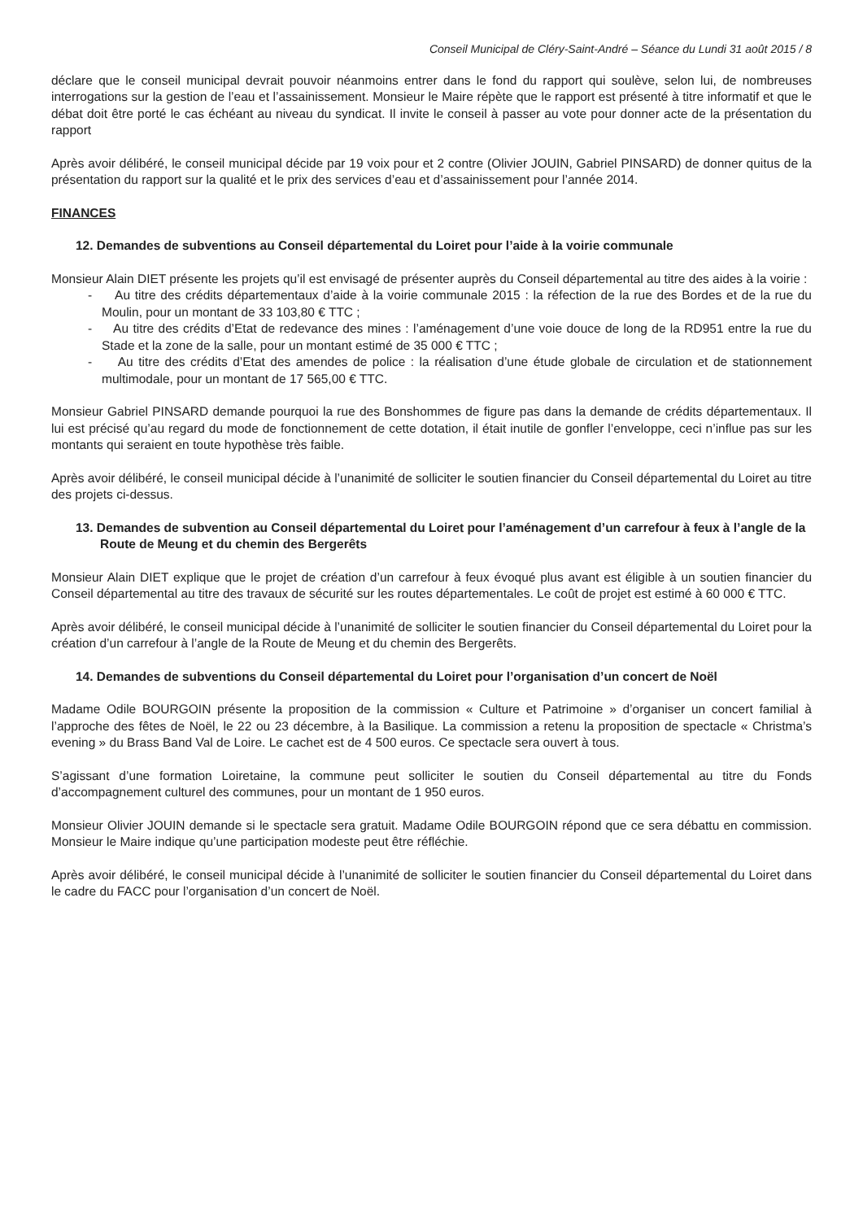Conseil Municipal de Cléry-Saint-André – Séance du Lundi 31 août 2015 / 8
déclare que le conseil municipal devrait pouvoir néanmoins entrer dans le fond du rapport qui soulève, selon lui, de nombreuses interrogations sur la gestion de l’eau et l’assainissement. Monsieur le Maire répète que le rapport est présenté à titre informatif et que le débat doit être porté le cas échéant au niveau du syndicat. Il invite le conseil à passer au vote pour donner acte de la présentation du rapport
Après avoir délibéré, le conseil municipal décide par 19 voix pour et 2 contre (Olivier JOUIN, Gabriel PINSARD) de donner quitus de la présentation du rapport sur la qualité et le prix des services d’eau et d’assainissement pour l’année 2014.
FINANCES
12. Demandes de subventions au Conseil départemental du Loiret pour l’aide à la voirie communale
Monsieur Alain DIET présente les projets qu’il est envisagé de présenter auprès du Conseil départemental au titre des aides à la voirie :
- Au titre des crédits départementaux d’aide à la voirie communale 2015 : la réfection de la rue des Bordes et de la rue du Moulin, pour un montant de 33 103,80 € TTC ;
- Au titre des crédits d’Etat de redevance des mines : l’aménagement d’une voie douce de long de la RD951 entre la rue du Stade et la zone de la salle, pour un montant estimé de 35 000 € TTC ;
- Au titre des crédits d’Etat des amendes de police : la réalisation d’une étude globale de circulation et de stationnement multimodale, pour un montant de 17 565,00 € TTC.
Monsieur Gabriel PINSARD demande pourquoi la rue des Bonshommes de figure pas dans la demande de crédits départementaux. Il lui est précisé qu’au regard du mode de fonctionnement de cette dotation, il était inutile de gonfler l’enveloppe, ceci n’influe pas sur les montants qui seraient en toute hypothèse très faible.
Après avoir délibéré, le conseil municipal décide à l’unanimité de solliciter le soutien financier du Conseil départemental du Loiret au titre des projets ci-dessus.
13. Demandes de subvention au Conseil départemental du Loiret pour l’aménagement d’un carrefour à feux à l’angle de la Route de Meung et du chemin des Bergerêts
Monsieur Alain DIET explique que le projet de création d’un carrefour à feux évoqué plus avant est éligible à un soutien financier du Conseil départemental au titre des travaux de sécurité sur les routes départementales. Le coût de projet est estimé à 60 000 € TTC.
Après avoir délibéré, le conseil municipal décide à l’unanimité de solliciter le soutien financier du Conseil départemental du Loiret pour la création d’un carrefour à l’angle de la Route de Meung et du chemin des Bergerêts.
14. Demandes de subventions du Conseil départemental du Loiret pour l’organisation d’un concert de Noël
Madame Odile BOURGOIN présente la proposition de la commission « Culture et Patrimoine » d’organiser un concert familial à l’approche des fêtes de Noël, le 22 ou 23 décembre, à la Basilique. La commission a retenu la proposition de spectacle « Christma’s evening » du Brass Band Val de Loire. Le cachet est de 4 500 euros. Ce spectacle sera ouvert à tous.
S’agissant d’une formation Loiretaine, la commune peut solliciter le soutien du Conseil départemental au titre du Fonds d’accompagnement culturel des communes, pour un montant de 1 950 euros.
Monsieur Olivier JOUIN demande si le spectacle sera gratuit. Madame Odile BOURGOIN répond que ce sera débattu en commission. Monsieur le Maire indique qu’une participation modeste peut être réfléchie.
Après avoir délibéré, le conseil municipal décide à l’unanimité de solliciter le soutien financier du Conseil départemental du Loiret dans le cadre du FACC pour l’organisation d’un concert de Noël.